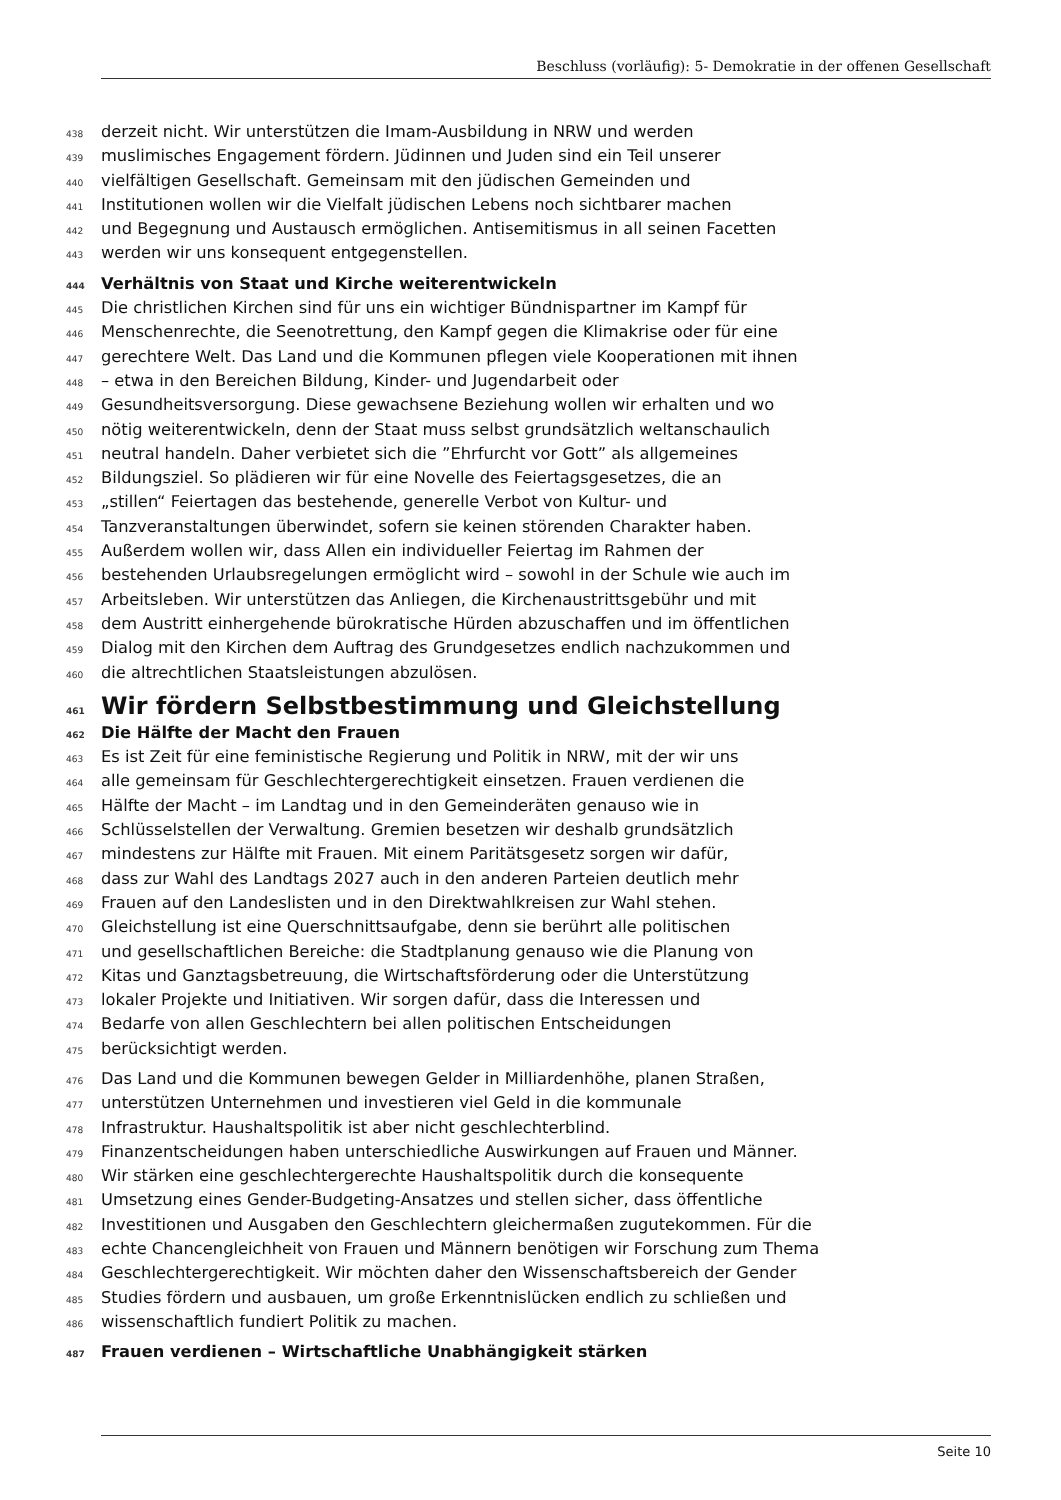Beschluss (vorläufig): 5- Demokratie in der offenen Gesellschaft
438 derzeit nicht. Wir unterstützen die Imam-Ausbildung in NRW und werden
439 muslimisches Engagement fördern. Jüdinnen und Juden sind ein Teil unserer
440 vielfältigen Gesellschaft. Gemeinsam mit den jüdischen Gemeinden und
441 Institutionen wollen wir die Vielfalt jüdischen Lebens noch sichtbarer machen
442 und Begegnung und Austausch ermöglichen. Antisemitismus in all seinen Facetten
443 werden wir uns konsequent entgegenstellen.
444 Verhältnis von Staat und Kirche weiterentwickeln
445 Die christlichen Kirchen sind für uns ein wichtiger Bündnispartner im Kampf für
446 Menschenrechte, die Seenotrettung, den Kampf gegen die Klimakrise oder für eine
447 gerechtere Welt. Das Land und die Kommunen pflegen viele Kooperationen mit ihnen
448 – etwa in den Bereichen Bildung, Kinder- und Jugendarbeit oder
449 Gesundheitsversorgung. Diese gewachsene Beziehung wollen wir erhalten und wo
450 nötig weiterentwickeln, denn der Staat muss selbst grundsätzlich weltanschaulich
451 neutral handeln. Daher verbietet sich die ”Ehrfurcht vor Gott” als allgemeines
452 Bildungsziel. So plädieren wir für eine Novelle des Feiertagsgesetzes, die an
453 „stillen“ Feiertagen das bestehende, generelle Verbot von Kultur- und
454 Tanzveranstaltungen überwindet, sofern sie keinen störenden Charakter haben.
455 Außerdem wollen wir, dass Allen ein individueller Feiertag im Rahmen der
456 bestehenden Urlaubsregelungen ermöglicht wird – sowohl in der Schule wie auch im
457 Arbeitsleben. Wir unterstützen das Anliegen, die Kirchenaustrittsgebühr und mit
458 dem Austritt einhergehende bürokratische Hürden abzuschaffen und im öffentlichen
459 Dialog mit den Kirchen dem Auftrag des Grundgesetzes endlich nachzukommen und
460 die altrechtlichen Staatsleistungen abzulösen.
461 Wir fördern Selbstbestimmung und Gleichstellung
462 Die Hälfte der Macht den Frauen
463 Es ist Zeit für eine feministische Regierung und Politik in NRW, mit der wir uns
464 alle gemeinsam für Geschlechtergerechtigkeit einsetzen. Frauen verdienen die
465 Hälfte der Macht – im Landtag und in den Gemeinderäten genauso wie in
466 Schlüsselstellen der Verwaltung. Gremien besetzen wir deshalb grundsätzlich
467 mindestens zur Hälfte mit Frauen. Mit einem Paritätsgesetz sorgen wir dafür,
468 dass zur Wahl des Landtags 2027 auch in den anderen Parteien deutlich mehr
469 Frauen auf den Landeslisten und in den Direktwahlkreisen zur Wahl stehen.
470 Gleichstellung ist eine Querschnittsaufgabe, denn sie berührt alle politischen
471 und gesellschaftlichen Bereiche: die Stadtplanung genauso wie die Planung von
472 Kitas und Ganztagsbetreuung, die Wirtschaftsförderung oder die Unterstützung
473 lokaler Projekte und Initiativen. Wir sorgen dafür, dass die Interessen und
474 Bedarfe von allen Geschlechtern bei allen politischen Entscheidungen
475 berücksichtigt werden.
476 Das Land und die Kommunen bewegen Gelder in Milliardenhöhe, planen Straßen,
477 unterstützen Unternehmen und investieren viel Geld in die kommunale
478 Infrastruktur. Haushaltspolitik ist aber nicht geschlechterblind.
479 Finanzentscheidungen haben unterschiedliche Auswirkungen auf Frauen und Männer.
480 Wir stärken eine geschlechtergerechte Haushaltspolitik durch die konsequente
481 Umsetzung eines Gender-Budgeting-Ansatzes und stellen sicher, dass öffentliche
482 Investitionen und Ausgaben den Geschlechtern gleichermaßen zugutekommen. Für die
483 echte Chancengleichheit von Frauen und Männern benötigen wir Forschung zum Thema
484 Geschlechtergerechtigkeit. Wir möchten daher den Wissenschaftsbereich der Gender
485 Studies fördern und ausbauen, um große Erkenntnislücken endlich zu schließen und
486 wissenschaftlich fundiert Politik zu machen.
487 Frauen verdienen – Wirtschaftliche Unabhängigkeit stärken
Seite 10